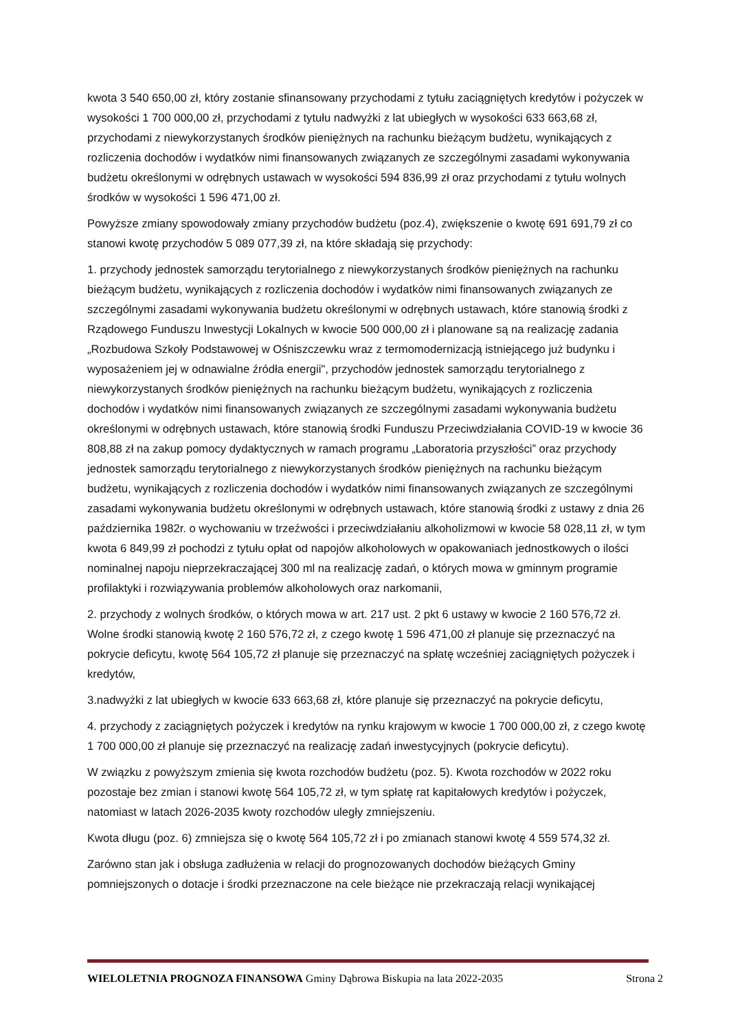kwota 3 540 650,00 zł, który zostanie sfinansowany przychodami z tytułu zaciągniętych kredytów i pożyczek w wysokości 1 700 000,00 zł, przychodami z tytułu nadwyżki z lat ubiegłych w wysokości 633 663,68 zł, przychodami z niewykorzystanych środków pieniężnych na rachunku bieżącym budżetu, wynikających z rozliczenia dochodów i wydatków nimi finansowanych związanych ze szczególnymi zasadami wykonywania budżetu określonymi w odrębnych ustawach w wysokości 594 836,99 zł oraz przychodami z tytułu wolnych środków w wysokości 1 596 471,00 zł.
Powyższe zmiany spowodowały zmiany przychodów budżetu (poz.4), zwiększenie o kwotę 691 691,79 zł co stanowi kwotę przychodów 5 089 077,39 zł, na które składają się przychody:
1. przychody jednostek samorządu terytorialnego z niewykorzystanych środków pieniężnych na rachunku bieżącym budżetu, wynikających z rozliczenia dochodów i wydatków nimi finansowanych związanych ze szczególnymi zasadami wykonywania budżetu określonymi w odrębnych ustawach, które stanowią środki z Rządowego Funduszu Inwestycji Lokalnych w kwocie 500 000,00 zł i planowane są na realizację zadania „Rozbudowa Szkoły Podstawowej w Ośniszczewku wraz z termomodernizacją istniejącego już budynku i wyposażeniem jej w odnawialne źródła energii", przychodów jednostek samorządu terytorialnego z niewykorzystanych środków pieniężnych na rachunku bieżącym budżetu, wynikających z rozliczenia dochodów i wydatków nimi finansowanych związanych ze szczególnymi zasadami wykonywania budżetu określonymi w odrębnych ustawach, które stanowią środki Funduszu Przeciwdziałania COVID-19 w kwocie 36 808,88 zł na zakup pomocy dydaktycznych w ramach programu „Laboratoria przyszłości” oraz przychody jednostek samorządu terytorialnego z niewykorzystanych środków pieniężnych na rachunku bieżącym budżetu, wynikających z rozliczenia dochodów i wydatków nimi finansowanych związanych ze szczególnymi zasadami wykonywania budżetu określonymi w odrębnych ustawach, które stanowią środki z ustawy z dnia 26 października 1982r. o wychowaniu w trzeźwości i przeciwdziałaniu alkoholizmowi w kwocie 58 028,11 zł, w tym kwota 6 849,99 zł pochodzi z tytułu opłat od napojów alkoholowych w opakowaniach jednostkowych o ilości nominalnej napoju nieprzekraczającej 300 ml na realizację zadań, o których mowa w gminnym programie profilaktyki i rozwiązywania problemów alkoholowych oraz narkomanii,
2. przychody z wolnych środków, o których mowa w art. 217 ust. 2 pkt 6 ustawy w kwocie 2 160 576,72 zł. Wolne środki stanowią kwotę 2 160 576,72 zł, z czego kwotę 1 596 471,00 zł planuje się przeznaczyć na pokrycie deficytu, kwotę 564 105,72 zł planuje się przeznaczyć na spłatę wcześniej zaciągniętych pożyczek i kredytów,
3.nadwyżki z lat ubiegłych w kwocie 633 663,68 zł, które planuje się przeznaczyć na pokrycie deficytu,
4. przychody z zaciągniętych pożyczek i kredytów na rynku krajowym w kwocie 1 700 000,00 zł, z czego kwotę 1 700 000,00 zł planuje się przeznaczyć na realizację zadań inwestycyjnych (pokrycie deficytu).
W związku z powyższym zmienia się kwota rozchodów budżetu (poz. 5). Kwota rozchodów w 2022 roku pozostaje bez zmian i stanowi kwotę 564 105,72 zł, w tym spłatę rat kapitałowych kredytów i pożyczek, natomiast w latach 2026-2035 kwoty rozchodów uległy zmniejszeniu.
Kwota długu (poz. 6) zmniejsza się o kwotę 564 105,72 zł i po zmianach stanowi kwotę 4 559 574,32 zł.
Zarówno stan jak i obsługa zadłużenia w relacji do prognozowanych dochodów bieżących Gminy pomniejszonych o dotacje i środki przeznaczone na cele bieżące nie przekraczają relacji wynikającej
WIELOLETNIA PROGNOZA FINANSOWA Gminy Dąbrowa Biskupia na lata 2022-2035 Strona 2